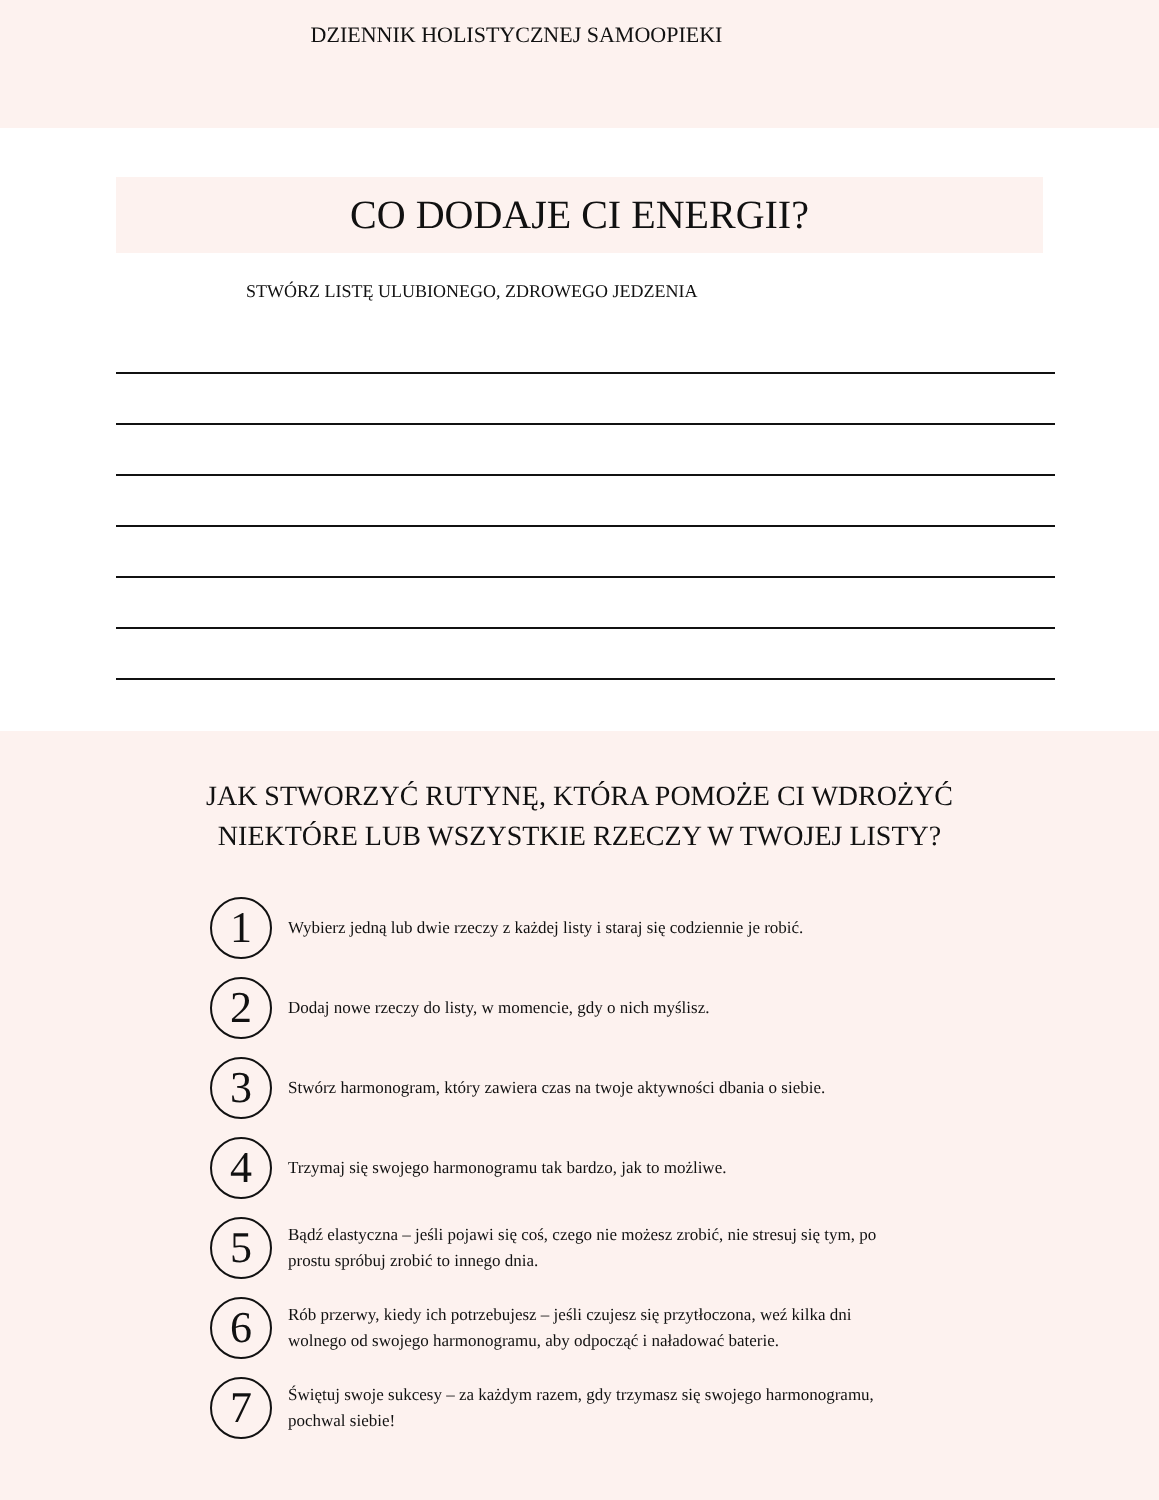DZIENNIK HOLISTYCZNEJ SAMOOPIEKI
CO DODAJE CI ENERGII?
STWÓRZ LISTĘ ULUBIONEGO, ZDROWEGO JEDZENIA
JAK STWORZYĆ RUTYNĘ, KTÓRA POMOŻE CI WDROŻYĆ
NIEKTÓRE LUB WSZYSTKIE RZECZY W TWOJEJ LISTY?
1
Wybierz jedną lub dwie rzeczy z każdej listy i staraj się codziennie je robić.
2
Dodaj nowe rzeczy do listy, w momencie, gdy o nich myślisz.
3
Stwórz harmonogram, który zawiera czas na twoje aktywności dbania o siebie.
4
Trzymaj się swojego harmonogramu tak bardzo, jak to możliwe.
5
Bądź elastyczna – jeśli pojawi się coś, czego nie możesz zrobić, nie stresuj się tym, po prostu spróbuj zrobić to innego dnia.
6
Rób przerwy, kiedy ich potrzebujesz – jeśli czujesz się przytłoczona, weź kilka dni wolnego od swojego harmonogramu, aby odpocząć i naładować baterie.
7
Świętuj swoje sukcesy – za każdym razem, gdy trzymasz się swojego harmonogramu, pochwal siebie!